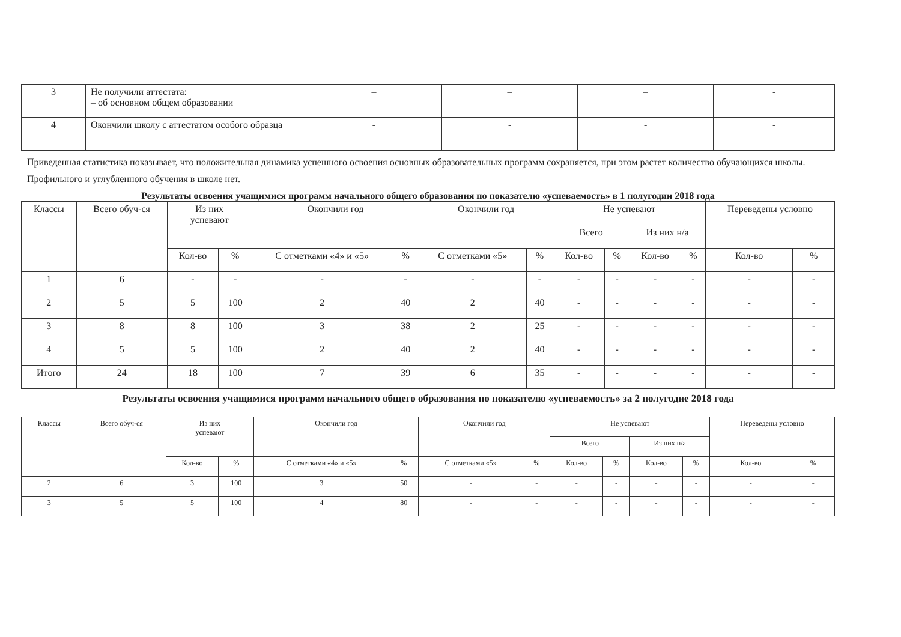| 3 | Не получили аттестата: – об основном общем образовании | – | – | – | - |
| 4 | Окончили школу с аттестатом особого образца | - | - | - | - |
Приведенная статистика показывает, что положительная динамика успешного освоения основных образовательных программ сохраняется, при этом растет количество обучающихся школы.
Профильного и углубленного обучения в школе нет.
Результаты освоения учащимися программ начального общего образования по показателю «успеваемость» в 1 полугодии 2018 года
| Классы | Всего обуч-ся | Из них успевают | | Окончили год | | Окончили год | | Не успевают | | | | Переведены условно | |
| --- | --- | --- | --- | --- | --- | --- | --- | --- | --- | --- | --- | --- | --- |
| | | | | | | | | Всего | | Из них н/а | | | |
| | | Кол-во | % | С отметками «4» и «5» | % | С отметками «5» | % | Кол-во | % | Кол-во | % | Кол-во | % |
| 1 | 6 | - | - | - | - | - | - | - | - | - | - | - | - |
| 2 | 5 | 5 | 100 | 2 | 40 | 2 | 40 | - | - | - | - | - | - |
| 3 | 8 | 8 | 100 | 3 | 38 | 2 | 25 | - | - | - | - | - | - |
| 4 | 5 | 5 | 100 | 2 | 40 | 2 | 40 | - | - | - | - | - | - |
| Итого | 24 | 18 | 100 | 7 | 39 | 6 | 35 | - | - | - | - | - | - |
Результаты освоения учащимися программ начального общего образования по показателю «успеваемость» за 2 полугодие 2018 года
| Классы | Всего обуч-ся | Из них успевают | | Окончили год | | Окончили год | | Не успевают | | | | Переведены условно | |
| --- | --- | --- | --- | --- | --- | --- | --- | --- | --- | --- | --- | --- | --- |
| | | | | | | | | Всего | | Из них н/а | | | |
| | | Кол-во | % | С отметками «4» и «5» | % | С отметками «5» | % | Кол-во | % | Кол-во | % | Кол-во | % |
| 2 | 6 | 3 | 100 | 3 | 50 | - | - | - | - | - | - | - | - |
| 3 | 5 | 5 | 100 | 4 | 80 | - | - | - | - | - | - | - | - |